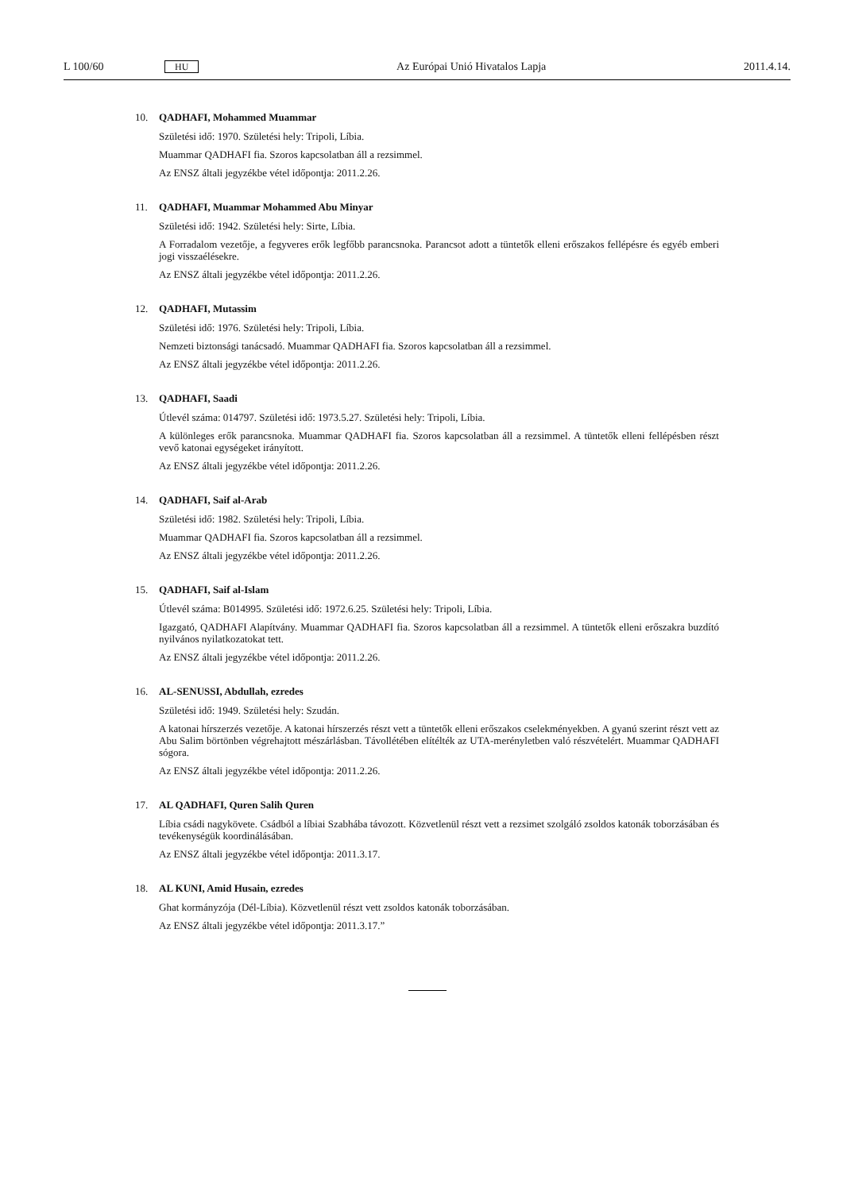L 100/60
HU
Az Európai Unió Hivatalos Lapja
2011.4.14.
10. QADHAFI, Mohammed Muammar
Születési idő: 1970. Születési hely: Tripoli, Líbia.
Muammar QADHAFI fia. Szoros kapcsolatban áll a rezsimmel.
Az ENSZ általi jegyzékbe vétel időpontja: 2011.2.26.
11. QADHAFI, Muammar Mohammed Abu Minyar
Születési idő: 1942. Születési hely: Sirte, Líbia.
A Forradalom vezetője, a fegyveres erők legfőbb parancsnoka. Parancsot adott a tüntetők elleni erőszakos fellépésre és egyéb emberi jogi visszaélésekre.
Az ENSZ általi jegyzékbe vétel időpontja: 2011.2.26.
12. QADHAFI, Mutassim
Születési idő: 1976. Születési hely: Tripoli, Líbia.
Nemzeti biztonsági tanácsadó. Muammar QADHAFI fia. Szoros kapcsolatban áll a rezsimmel.
Az ENSZ általi jegyzékbe vétel időpontja: 2011.2.26.
13. QADHAFI, Saadi
Útlevél száma: 014797. Születési idő: 1973.5.27. Születési hely: Tripoli, Líbia.
A különleges erők parancsnoka. Muammar QADHAFI fia. Szoros kapcsolatban áll a rezsimmel. A tüntetők elleni fellépésben részt vevő katonai egységeket irányított.
Az ENSZ általi jegyzékbe vétel időpontja: 2011.2.26.
14. QADHAFI, Saif al-Arab
Születési idő: 1982. Születési hely: Tripoli, Líbia.
Muammar QADHAFI fia. Szoros kapcsolatban áll a rezsimmel.
Az ENSZ általi jegyzékbe vétel időpontja: 2011.2.26.
15. QADHAFI, Saif al-Islam
Útlevél száma: B014995. Születési idő: 1972.6.25. Születési hely: Tripoli, Líbia.
Igazgató, QADHAFI Alapítvány. Muammar QADHAFI fia. Szoros kapcsolatban áll a rezsimmel. A tüntetők elleni erőszakra buzdító nyilvános nyilatkozatokat tett.
Az ENSZ általi jegyzékbe vétel időpontja: 2011.2.26.
16. AL-SENUSSI, Abdullah, ezredes
Születési idő: 1949. Születési hely: Szudán.
A katonai hírszerzés vezetője. A katonai hírszerzés részt vett a tüntetők elleni erőszakos cselekményekben. A gyanú szerint részt vett az Abu Salim börtönben végrehajtott mészárlásban. Távollétében elítélték az UTA-merényletben való részvételért. Muammar QADHAFI sógora.
Az ENSZ általi jegyzékbe vétel időpontja: 2011.2.26.
17. AL QADHAFI, Quren Salih Quren
Líbia csádi nagykövete. Csádból a líbiai Szabhába távozott. Közvetlenül részt vett a rezsimet szolgáló zsoldos katonák toborzásában és tevékenységük koordinálásában.
Az ENSZ általi jegyzékbe vétel időpontja: 2011.3.17.
18. AL KUNI, Amid Husain, ezredes
Ghat kormányzója (Dél-Líbia). Közvetlenül részt vett zsoldos katonák toborzásában.
Az ENSZ általi jegyzékbe vétel időpontja: 2011.3.17.”